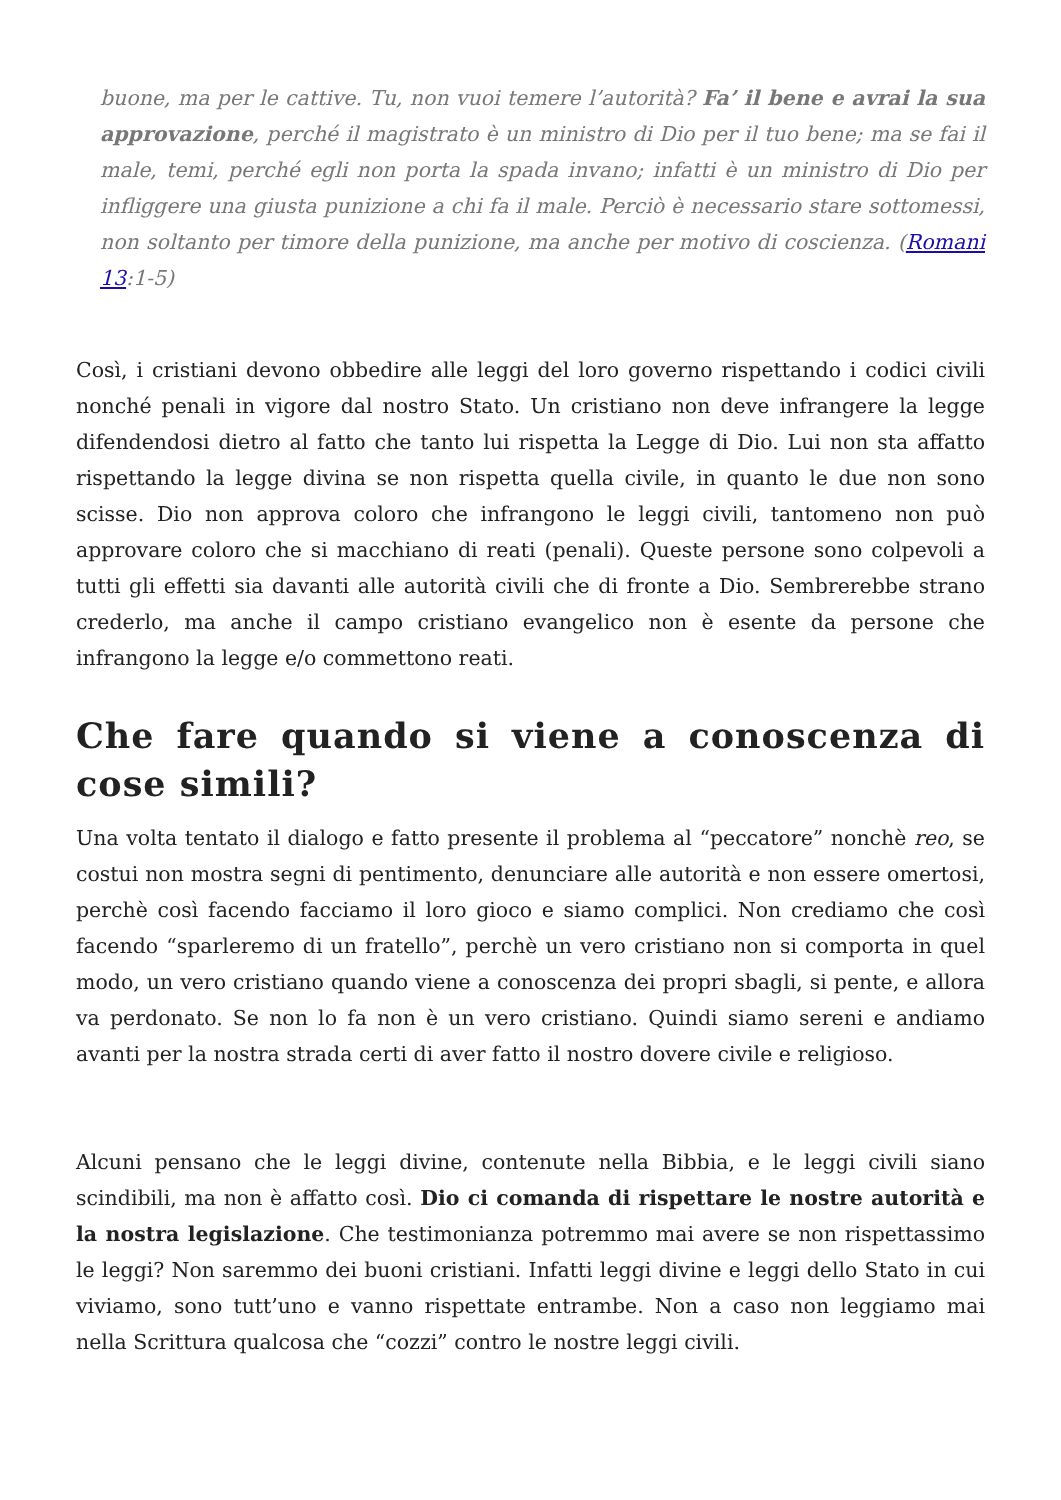buone, ma per le cattive. Tu, non vuoi temere l’autorità? Fa’ il bene e avrai la sua approvazione, perché il magistrato è un ministro di Dio per il tuo bene; ma se fai il male, temi, perché egli non porta la spada invano; infatti è un ministro di Dio per infliggere una giusta punizione a chi fa il male. Perciò è necessario stare sottomessi, non soltanto per timore della punizione, ma anche per motivo di coscienza. (Romani 13:1-5)
Così, i cristiani devono obbedire alle leggi del loro governo rispettando i codici civili nonché penali in vigore dal nostro Stato. Un cristiano non deve infrangere la legge difendendosi dietro al fatto che tanto lui rispetta la Legge di Dio. Lui non sta affatto rispettando la legge divina se non rispetta quella civile, in quanto le due non sono scisse. Dio non approva coloro che infrangono le leggi civili, tantomeno non può approvare coloro che si macchiano di reati (penali). Queste persone sono colpevoli a tutti gli effetti sia davanti alle autorità civili che di fronte a Dio. Sembrerebbe strano crederlo, ma anche il campo cristiano evangelico non è esente da persone che infrangono la legge e/o commettono reati.
Che fare quando si viene a conoscenza di cose simili?
Una volta tentato il dialogo e fatto presente il problema al “peccatore” nonchè reo, se costui non mostra segni di pentimento, denunciare alle autorità e non essere omertosi, perchè così facendo facciamo il loro gioco e siamo complici. Non crediamo che così facendo “sparleremo di un fratello”, perchè un vero cristiano non si comporta in quel modo, un vero cristiano quando viene a conoscenza dei propri sbagli, si pente, e allora va perdonato. Se non lo fa non è un vero cristiano. Quindi siamo sereni e andiamo avanti per la nostra strada certi di aver fatto il nostro dovere civile e religioso.
Alcuni pensano che le leggi divine, contenute nella Bibbia, e le leggi civili siano scindibili, ma non è affatto così. Dio ci comanda di rispettare le nostre autorità e la nostra legislazione. Che testimonianza potremmo mai avere se non rispettassimo le leggi? Non saremmo dei buoni cristiani. Infatti leggi divine e leggi dello Stato in cui viviamo, sono tutt’uno e vanno rispettate entrambe. Non a caso non leggiamo mai nella Scrittura qualcosa che “cozzi” contro le nostre leggi civili.